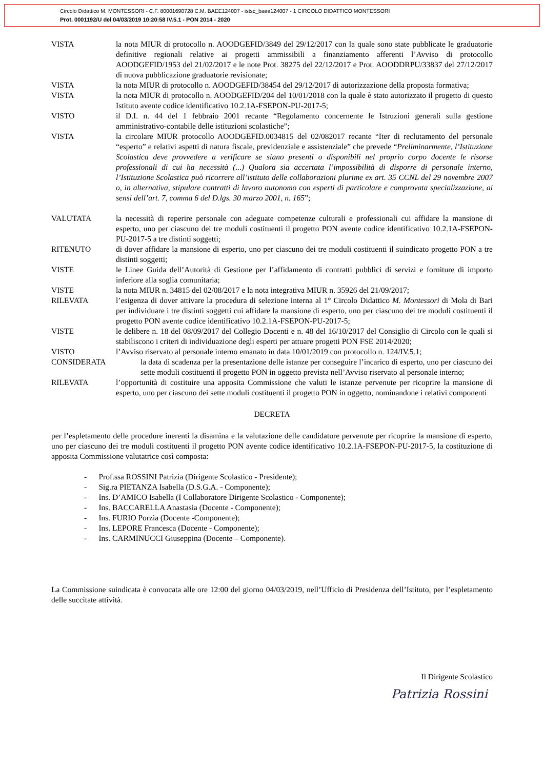Circolo Didattico M. MONTESSORI - C.F. 80001690728 C.M. BAEE124007 - istsc_baee124007 - 1 CIRCOLO DIDATTICO MONTESSORI
Prot. 0001192/U del 04/03/2019 10:20:58 IV.5.1 - PON 2014 - 2020
VISTA la nota MIUR di protocollo n. AOODGEFID/3849 del 29/12/2017 con la quale sono state pubblicate le graduatorie definitive regionali relative ai progetti ammissibili a finanziamento afferenti l’Avviso di protocollo AOODGEFID/1953 del 21/02/2017 e le note Prot. 38275 del 22/12/2017 e Prot. AOODDRPU/33837 del 27/12/2017 di nuova pubblicazione graduatorie revisionate;
VISTA la nota MIUR di protocollo n. AOODGEFID/38454 del 29/12/2017 di autorizzazione della proposta formativa;
VISTA la nota MIUR di protocollo n. AOODGEFID/204 del 10/01/2018 con la quale è stato autorizzato il progetto di questo Istituto avente codice identificativo 10.2.1A-FSEPON-PU-2017-5;
VISTO il D.I. n. 44 del 1 febbraio 2001 recante “Regolamento concernente le Istruzioni generali sulla gestione amministrativo-contabile delle istituzioni scolastiche”;
VISTA la circolare MIUR protocollo AOODGEFID.0034815 del 02/082017 recante “Iter di reclutamento del personale “esperto” e relativi aspetti di natura fiscale, previdenziale e assistenziale” che prevede “Preliminarmente, l’Istituzione Scolastica deve provvedere a verificare se siano presenti o disponibili nel proprio corpo docente le risorse professionali di cui ha necessità (...) Qualora sia accertata l’impossibilità di disporre di personale interno, l’Istituzione Scolastica può ricorrere all’istituto delle collaborazioni plurime ex art. 35 CCNL del 29 novembre 2007 o, in alternativa, stipulare contratti di lavoro autonomo con esperti di particolare e comprovata specializzazione, ai sensi dell’art. 7, comma 6 del D.lgs. 30 marzo 2001, n. 165”;
VALUTATA la necessità di reperire personale con adeguate competenze culturali e professionali cui affidare la mansione di esperto, uno per ciascuno dei tre moduli costituenti il progetto PON avente codice identificativo 10.2.1A-FSEPON-PU-2017-5 a tre distinti soggetti;
RITENUTO di dover affidare la mansione di esperto, uno per ciascuno dei tre moduli costituenti il suindicato progetto PON a tre distinti soggetti;
VISTE le Linee Guida dell’Autorità di Gestione per l’affidamento di contratti pubblici di servizi e forniture di importo inferiore alla soglia comunitaria;
VISTE la nota MIUR n. 34815 del 02/08/2017 e la nota integrativa MIUR n. 35926 del 21/09/2017;
RILEVATA l’esigenza di dover attivare la procedura di selezione interna al 1° Circolo Didattico M. Montessori di Mola di Bari per individuare i tre distinti soggetti cui affidare la mansione di esperto, uno per ciascuno dei tre moduli costituenti il progetto PON avente codice identificativo 10.2.1A-FSEPON-PU-2017-5;
VISTE le delibere n. 18 del 08/09/2017 del Collegio Docenti e n. 48 del 16/10/2017 del Consiglio di Circolo con le quali si stabiliscono i criteri di individuazione degli esperti per attuare progetti PON FSE 2014/2020;
VISTO l’Avviso riservato al personale interno emanato in data 10/01/2019 con protocollo n. 124/IV.5.1;
CONSIDERATA la data di scadenza per la presentazione delle istanze per conseguire l’incarico di esperto, uno per ciascuno dei sette moduli costituenti il progetto PON in oggetto prevista nell’Avviso riservato al personale interno;
RILEVATA l’opportunità di costituire una apposita Commissione che valuti le istanze pervenute per ricoprire la mansione di esperto, uno per ciascuno dei sette moduli costituenti il progetto PON in oggetto, nominandone i relativi componenti
DECRETA
per l’espletamento delle procedure inerenti la disamina e la valutazione delle candidature pervenute per ricoprire la mansione di esperto, uno per ciascuno dei tre moduli costituenti il progetto PON avente codice identificativo 10.2.1A-FSEPON-PU-2017-5, la costituzione di apposita Commissione valutatrice così composta:
- Prof.ssa ROSSINI Patrizia (Dirigente Scolastico - Presidente);
- Sig.ra PIETANZA Isabella (D.S.G.A. - Componente);
- Ins. D’AMICO Isabella (I Collaboratore Dirigente Scolastico - Componente);
- Ins. BACCARELLA Anastasia (Docente - Componente);
- Ins. FURIO Porzia (Docente -Componente);
- Ins. LEPORE Francesca (Docente - Componente);
- Ins. CARMINUCCI Giuseppina (Docente – Componente).
La Commissione suindicata è convocata alle ore 12:00 del giorno 04/03/2019, nell’Ufficio di Presidenza dell’Istituto, per l’espletamento delle succitate attività.
Il Dirigente Scolastico
Patrizia Rossini